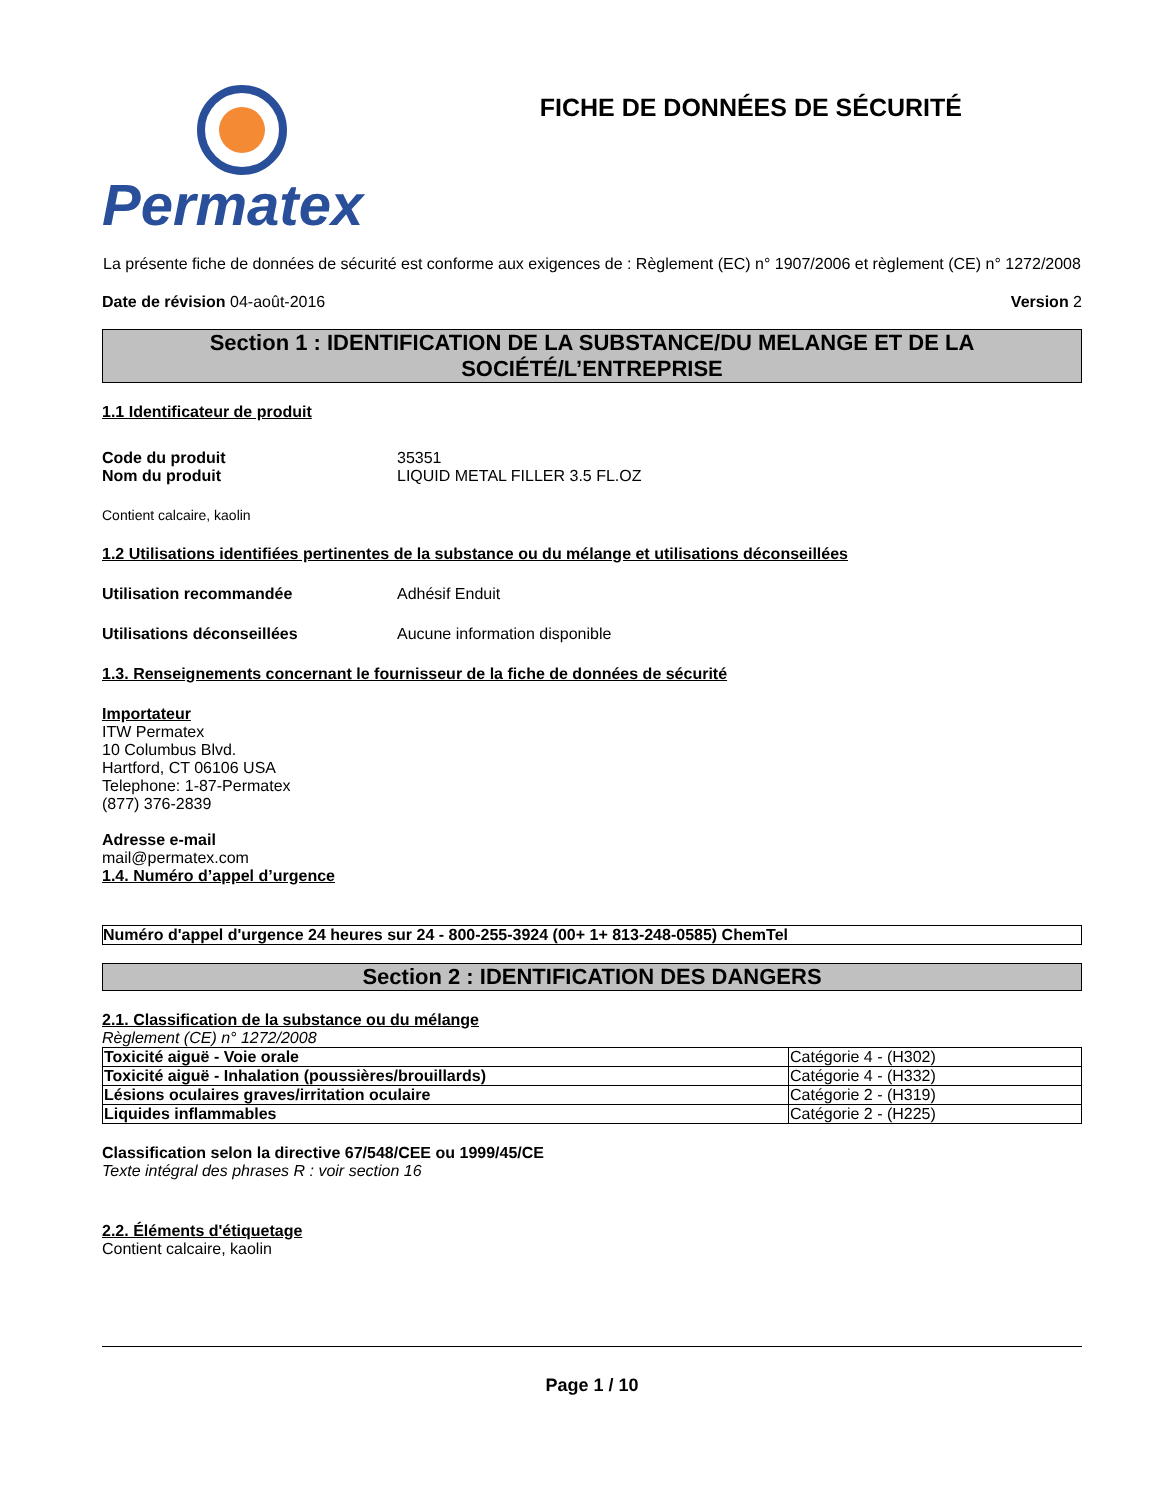Permatex
FICHE DE DONNÉES DE SÉCURITÉ
La présente fiche de données de sécurité est conforme aux exigences de : Règlement (EC) n° 1907/2006 et règlement (CE) n° 1272/2008
Date de révision 04-août-2016 Version 2
Section 1 : IDENTIFICATION DE LA SUBSTANCE/DU MELANGE ET DE LA SOCIÉTÉ/L’ENTREPRISE
1.1 Identificateur de produit
Code du produit 35351
Nom du produit LIQUID METAL FILLER 3.5 FL.OZ
Contient calcaire, kaolin
1.2 Utilisations identifiées pertinentes de la substance ou du mélange et utilisations déconseillées
Utilisation recommandée Adhésif Enduit
Utilisations déconseillées Aucune information disponible
1.3. Renseignements concernant le fournisseur de la fiche de données de sécurité
Importateur
ITW Permatex
10 Columbus Blvd.
Hartford, CT 06106 USA
Telephone: 1-87-Permatex
(877) 376-2839
Adresse e-mail
mail@permatex.com
1.4. Numéro d’appel d’urgence
Numéro d'appel d'urgence 24 heures sur 24 - 800-255-3924 (00+ 1+ 813-248-0585) ChemTel
Section 2 : IDENTIFICATION DES DANGERS
2.1. Classification de la substance ou du mélange
Règlement (CE) n° 1272/2008
| Toxicité aiguë - Voie orale | Catégorie 4 - (H302) |
| Toxicité aiguë - Inhalation (poussières/brouillards) | Catégorie 4 - (H332) |
| Lésions oculaires graves/irritation oculaire | Catégorie 2 - (H319) |
| Liquides inflammables | Catégorie 2 - (H225) |
Classification selon la directive 67/548/CEE ou 1999/45/CE
Texte intégral des phrases R : voir section 16
2.2. Éléments d'étiquetage
Contient calcaire, kaolin
Page 1 / 10